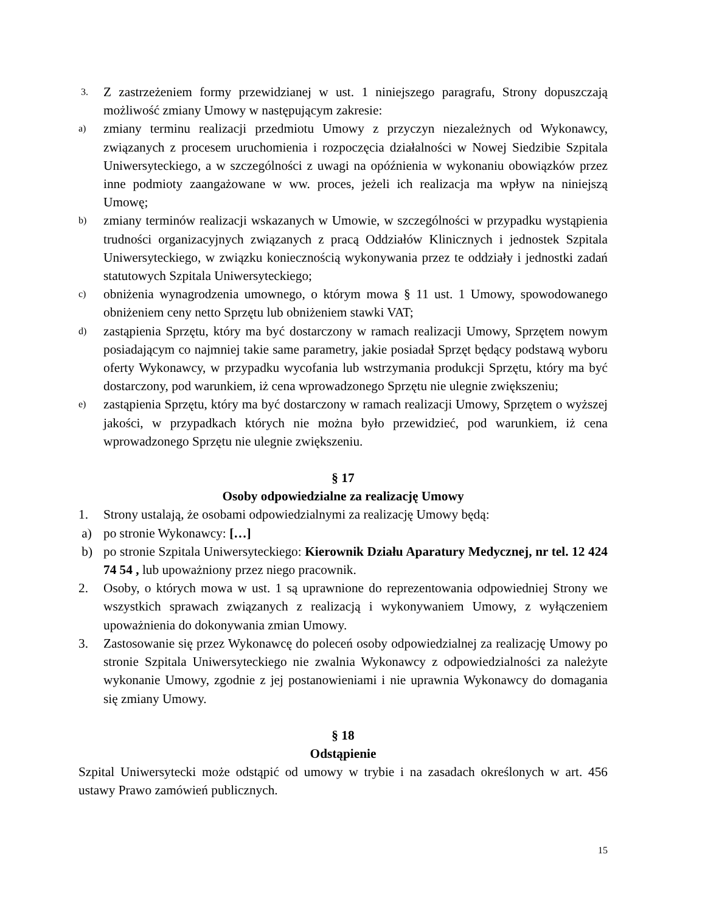3. Z zastrzeżeniem formy przewidzianej w ust. 1 niniejszego paragrafu, Strony dopuszczają możliwość zmiany Umowy w następującym zakresie:
a) zmiany terminu realizacji przedmiotu Umowy z przyczyn niezależnych od Wykonawcy, związanych z procesem uruchomienia i rozpoczęcia działalności w Nowej Siedzibie Szpitala Uniwersyteckiego, a w szczególności z uwagi na opóźnienia w wykonaniu obowiązków przez inne podmioty zaangażowane w ww. proces, jeżeli ich realizacja ma wpływ na niniejszą Umowę;
b) zmiany terminów realizacji wskazanych w Umowie, w szczególności w przypadku wystąpienia trudności organizacyjnych związanych z pracą Oddziałów Klinicznych i jednostek Szpitala Uniwersyteckiego, w związku koniecznością wykonywania przez te oddziały i jednostki zadań statutowych Szpitala Uniwersyteckiego;
c) obniżenia wynagrodzenia umownego, o którym mowa § 11 ust. 1 Umowy, spowodowanego obniżeniem ceny netto Sprzętu lub obniżeniem stawki VAT;
d) zastąpienia Sprzętu, który ma być dostarczony w ramach realizacji Umowy, Sprzętem nowym posiadającym co najmniej takie same parametry, jakie posiadał Sprzęt będący podstawą wyboru oferty Wykonawcy, w przypadku wycofania lub wstrzymania produkcji Sprzętu, który ma być dostarczony, pod warunkiem, iż cena wprowadzonego Sprzętu nie ulegnie zwiększeniu;
e) zastąpienia Sprzętu, który ma być dostarczony w ramach realizacji Umowy, Sprzętem o wyższej jakości, w przypadkach których nie można było przewidzieć, pod warunkiem, iż cena wprowadzonego Sprzętu nie ulegnie zwiększeniu.
§ 17
Osoby odpowiedzialne za realizację Umowy
1. Strony ustalają, że osobami odpowiedzialnymi za realizację Umowy będą:
a) po stronie Wykonawcy: […]
b) po stronie Szpitala Uniwersyteckiego: Kierownik Działu Aparatury Medycznej, nr tel. 12 424 74 54 , lub upoważniony przez niego pracownik.
2. Osoby, o których mowa w ust. 1 są uprawnione do reprezentowania odpowiedniej Strony we wszystkich sprawach związanych z realizacją i wykonywaniem Umowy, z wyłączeniem upoważnienia do dokonywania zmian Umowy.
3. Zastosowanie się przez Wykonawcę do poleceń osoby odpowiedzialnej za realizację Umowy po stronie Szpitala Uniwersyteckiego nie zwalnia Wykonawcy z odpowiedzialności za należyte wykonanie Umowy, zgodnie z jej postanowieniami i nie uprawnia Wykonawcy do domagania się zmiany Umowy.
§ 18
Odstąpienie
Szpital Uniwersytecki może odstąpić od umowy w trybie i na zasadach określonych w art. 456 ustawy Prawo zamówień publicznych.
15